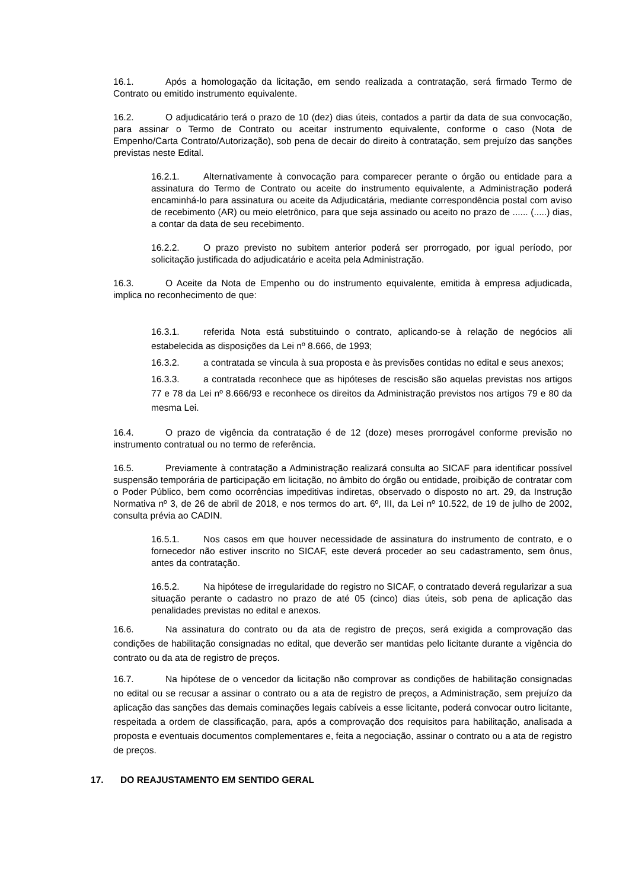16.1. Após a homologação da licitação, em sendo realizada a contratação, será firmado Termo de Contrato ou emitido instrumento equivalente.
16.2. O adjudicatário terá o prazo de 10 (dez) dias úteis, contados a partir da data de sua convocação, para assinar o Termo de Contrato ou aceitar instrumento equivalente, conforme o caso (Nota de Empenho/Carta Contrato/Autorização), sob pena de decair do direito à contratação, sem prejuízo das sanções previstas neste Edital.
16.2.1. Alternativamente à convocação para comparecer perante o órgão ou entidade para a assinatura do Termo de Contrato ou aceite do instrumento equivalente, a Administração poderá encaminhá-lo para assinatura ou aceite da Adjudicatária, mediante correspondência postal com aviso de recebimento (AR) ou meio eletrônico, para que seja assinado ou aceito no prazo de ...... (.....) dias, a contar da data de seu recebimento.
16.2.2. O prazo previsto no subitem anterior poderá ser prorrogado, por igual período, por solicitação justificada do adjudicatário e aceita pela Administração.
16.3. O Aceite da Nota de Empenho ou do instrumento equivalente, emitida à empresa adjudicada, implica no reconhecimento de que:
16.3.1. referida Nota está substituindo o contrato, aplicando-se à relação de negócios ali estabelecida as disposições da Lei nº 8.666, de 1993;
16.3.2. a contratada se vincula à sua proposta e às previsões contidas no edital e seus anexos;
16.3.3. a contratada reconhece que as hipóteses de rescisão são aquelas previstas nos artigos 77 e 78 da Lei nº 8.666/93 e reconhece os direitos da Administração previstos nos artigos 79 e 80 da mesma Lei.
16.4. O prazo de vigência da contratação é de 12 (doze) meses prorrogável conforme previsão no instrumento contratual ou no termo de referência.
16.5. Previamente à contratação a Administração realizará consulta ao SICAF para identificar possível suspensão temporária de participação em licitação, no âmbito do órgão ou entidade, proibição de contratar com o Poder Público, bem como ocorrências impeditivas indiretas, observado o disposto no art. 29, da Instrução Normativa nº 3, de 26 de abril de 2018, e nos termos do art. 6º, III, da Lei nº 10.522, de 19 de julho de 2002, consulta prévia ao CADIN.
16.5.1. Nos casos em que houver necessidade de assinatura do instrumento de contrato, e o fornecedor não estiver inscrito no SICAF, este deverá proceder ao seu cadastramento, sem ônus, antes da contratação.
16.5.2. Na hipótese de irregularidade do registro no SICAF, o contratado deverá regularizar a sua situação perante o cadastro no prazo de até 05 (cinco) dias úteis, sob pena de aplicação das penalidades previstas no edital e anexos.
16.6. Na assinatura do contrato ou da ata de registro de preços, será exigida a comprovação das condições de habilitação consignadas no edital, que deverão ser mantidas pelo licitante durante a vigência do contrato ou da ata de registro de preços.
16.7. Na hipótese de o vencedor da licitação não comprovar as condições de habilitação consignadas no edital ou se recusar a assinar o contrato ou a ata de registro de preços, a Administração, sem prejuízo da aplicação das sanções das demais cominações legais cabíveis a esse licitante, poderá convocar outro licitante, respeitada a ordem de classificação, para, após a comprovação dos requisitos para habilitação, analisada a proposta e eventuais documentos complementares e, feita a negociação, assinar o contrato ou a ata de registro de preços.
17. DO REAJUSTAMENTO EM SENTIDO GERAL